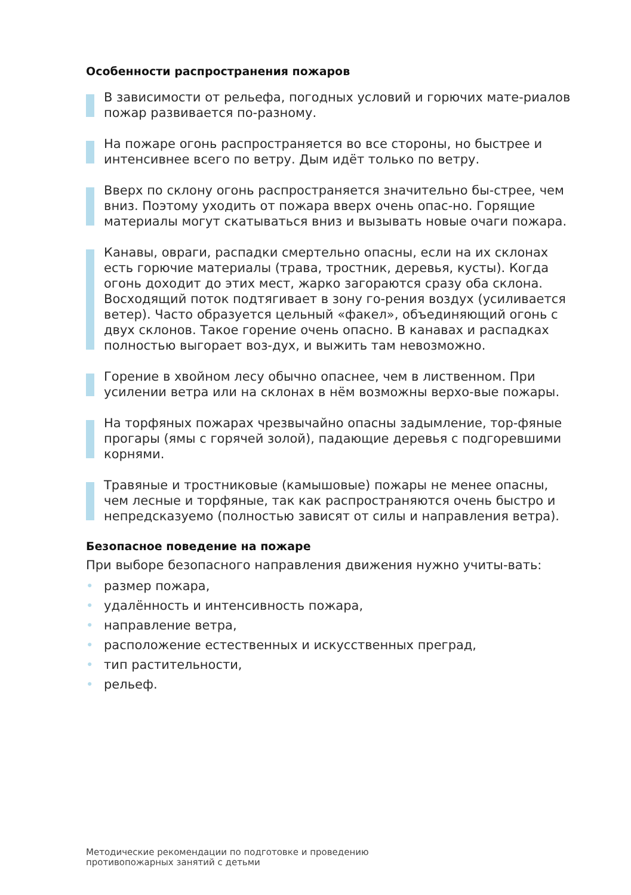Особенности распространения пожаров
В зависимости от рельефа, погодных условий и горючих мате-риалов пожар развивается по-разному.
На пожаре огонь распространяется во все стороны, но быстрее и интенсивнее всего по ветру. Дым идёт только по ветру.
Вверх по склону огонь распространяется значительно бы-стрее, чем вниз. Поэтому уходить от пожара вверх очень опас-но. Горящие материалы могут скатываться вниз и вызывать новые очаги пожара.
Канавы, овраги, распадки смертельно опасны, если на их склонах есть горючие материалы (трава, тростник, деревья, кусты). Когда огонь доходит до этих мест, жарко загораются сразу оба склона. Восходящий поток подтягивает в зону го-рения воздух (усиливается ветер). Часто образуется цельный «факел», объединяющий огонь с двух склонов. Такое горение очень опасно. В канавах и распадках полностью выгорает воз-дух, и выжить там невозможно.
Горение в хвойном лесу обычно опаснее, чем в лиственном. При усилении ветра или на склонах в нём возможны верхо-вые пожары.
На торфяных пожарах чрезвычайно опасны задымление, тор-фяные прогары (ямы с горячей золой), падающие деревья с подгоревшими корнями.
Травяные и тростниковые (камышовые) пожары не менее опасны, чем лесные и торфяные, так как распространяются очень быстро и непредсказуемо (полностью зависят от силы и направления ветра).
Безопасное поведение на пожаре
При выборе безопасного направления движения нужно учиты-вать:
• размер пожара,
• удалённость и интенсивность пожара,
• направление ветра,
• расположение естественных и искусственных преград,
• тип растительности,
• рельеф.
Методические рекомендации по подготовке и проведению
противопожарных занятий с детьми